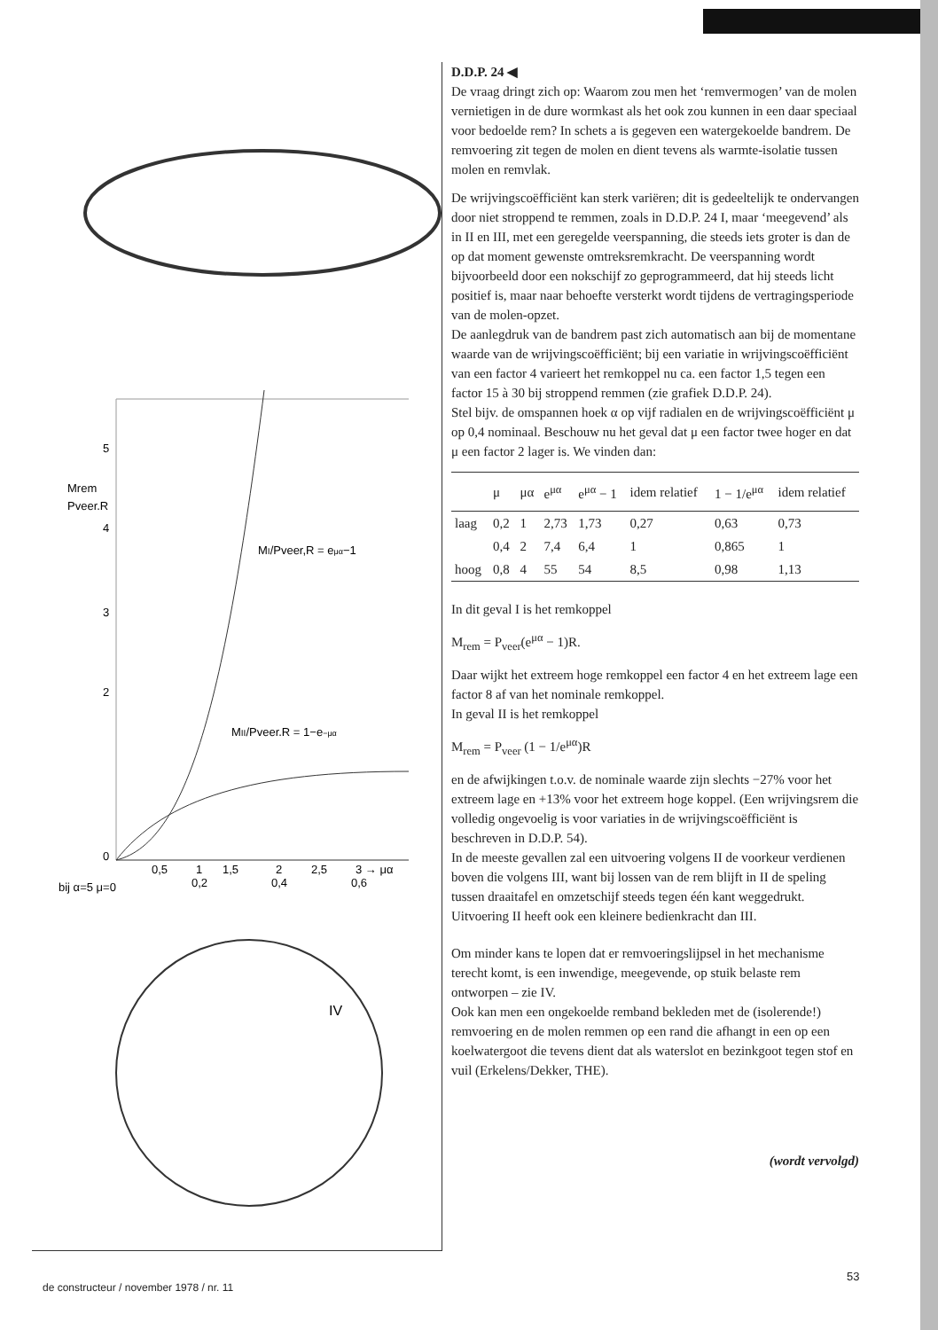5
Mrem
Pveer.R
4
3
2
0
0,5
1
1,5
2
2,5
3 → μα
bij α=5 μ=0
0,2
0,4
0,6
MI/Pveer,R = eμα−1
MII/Pveer.R = 1−e−μα
IV
D.D.P. 24 ◀
De vraag dringt zich op: Waarom zou men het ‘remvermogen’ van de molen vernietigen in de dure wormkast als het ook zou kunnen in een daar speciaal voor bedoelde rem? In schets a is gegeven een watergekoelde bandrem. De remvoering zit tegen de molen en dient tevens als warmte-isolatie tussen molen en remvlak.
De wrijvingscoëfficiënt kan sterk variëren; dit is gedeeltelijk te ondervangen door niet stroppend te remmen, zoals in D.D.P. 24 I, maar ‘meegevend’ als in II en III, met een geregelde veerspanning, die steeds iets groter is dan de op dat moment gewenste omtreksremkracht. De veerspanning wordt bijvoorbeeld door een nokschijf zo geprogrammeerd, dat hij steeds licht positief is, maar naar behoefte versterkt wordt tijdens de vertragingsperiode van de molen-opzet.
De aanlegdruk van de bandrem past zich automatisch aan bij de momentane waarde van de wrijvingscoëfficiënt; bij een variatie in wrijvingscoëfficiënt van een factor 4 varieert het remkoppel nu ca. een factor 1,5 tegen een factor 15 à 30 bij stroppend remmen (zie grafiek D.D.P. 24).
Stel bijv. de omspannen hoek α op vijf radialen en de wrijvingscoëfficiënt μ op 0,4 nominaal. Beschouw nu het geval dat μ een factor twee hoger en dat μ een factor 2 lager is. We vinden dan:
| | μ | μα | e<sup>μα</sup> | e<sup>μα</sup> − 1 | idem relatief | 1 − 1/e<sup>μα</sup> | idem relatief |
| --- | --- | --- | --- | --- | --- | --- | --- |
| laag | 0,2 | 1 | 2,73 | 1,73 | 0,27 | 0,63 | 0,73 |
| | 0,4 | 2 | 7,4 | 6,4 | 1 | 0,865 | 1 |
| hoog | 0,8 | 4 | 55 | 54 | 8,5 | 0,98 | 1,13 |
In dit geval I is het remkoppel
M<sub>rem</sub> = P<sub>veer</sub>(e<sup>μα</sup> − 1)R.
Daar wijkt het extreem hoge remkoppel een factor 4 en het extreem lage een factor 8 af van het nominale remkoppel.
In geval II is het remkoppel
M<sub>rem</sub> = P<sub>veer</sub> (1 − 1/e<sup>μα</sup>)R
en de afwijkingen t.o.v. de nominale waarde zijn slechts −27% voor het extreem lage en +13% voor het extreem hoge koppel. (Een wrijvingsrem die volledig ongevoelig is voor variaties in de wrijvingscoëfficiënt is beschreven in D.D.P. 54).
In de meeste gevallen zal een uitvoering volgens II de voorkeur verdienen boven die volgens III, want bij lossen van de rem blijft in II de speling tussen draaitafel en omzetschijf steeds tegen één kant weggedrukt.
Uitvoering II heeft ook een kleinere bedienkracht dan III.
Om minder kans te lopen dat er remvoeringslijpsel in het mechanisme terecht komt, is een inwendige, meegevende, op stuik belaste rem ontworpen – zie IV.
Ook kan men een ongekoelde remband bekleden met de (isolerende!) remvoering en de molen remmen op een rand die afhangt in een op een koelwatergoot die tevens dient dat als waterslot en bezinkgoot tegen stof en vuil (Erkelens/Dekker, THE).
(wordt vervolgd)
de constructeur / november 1978 / nr. 11
53